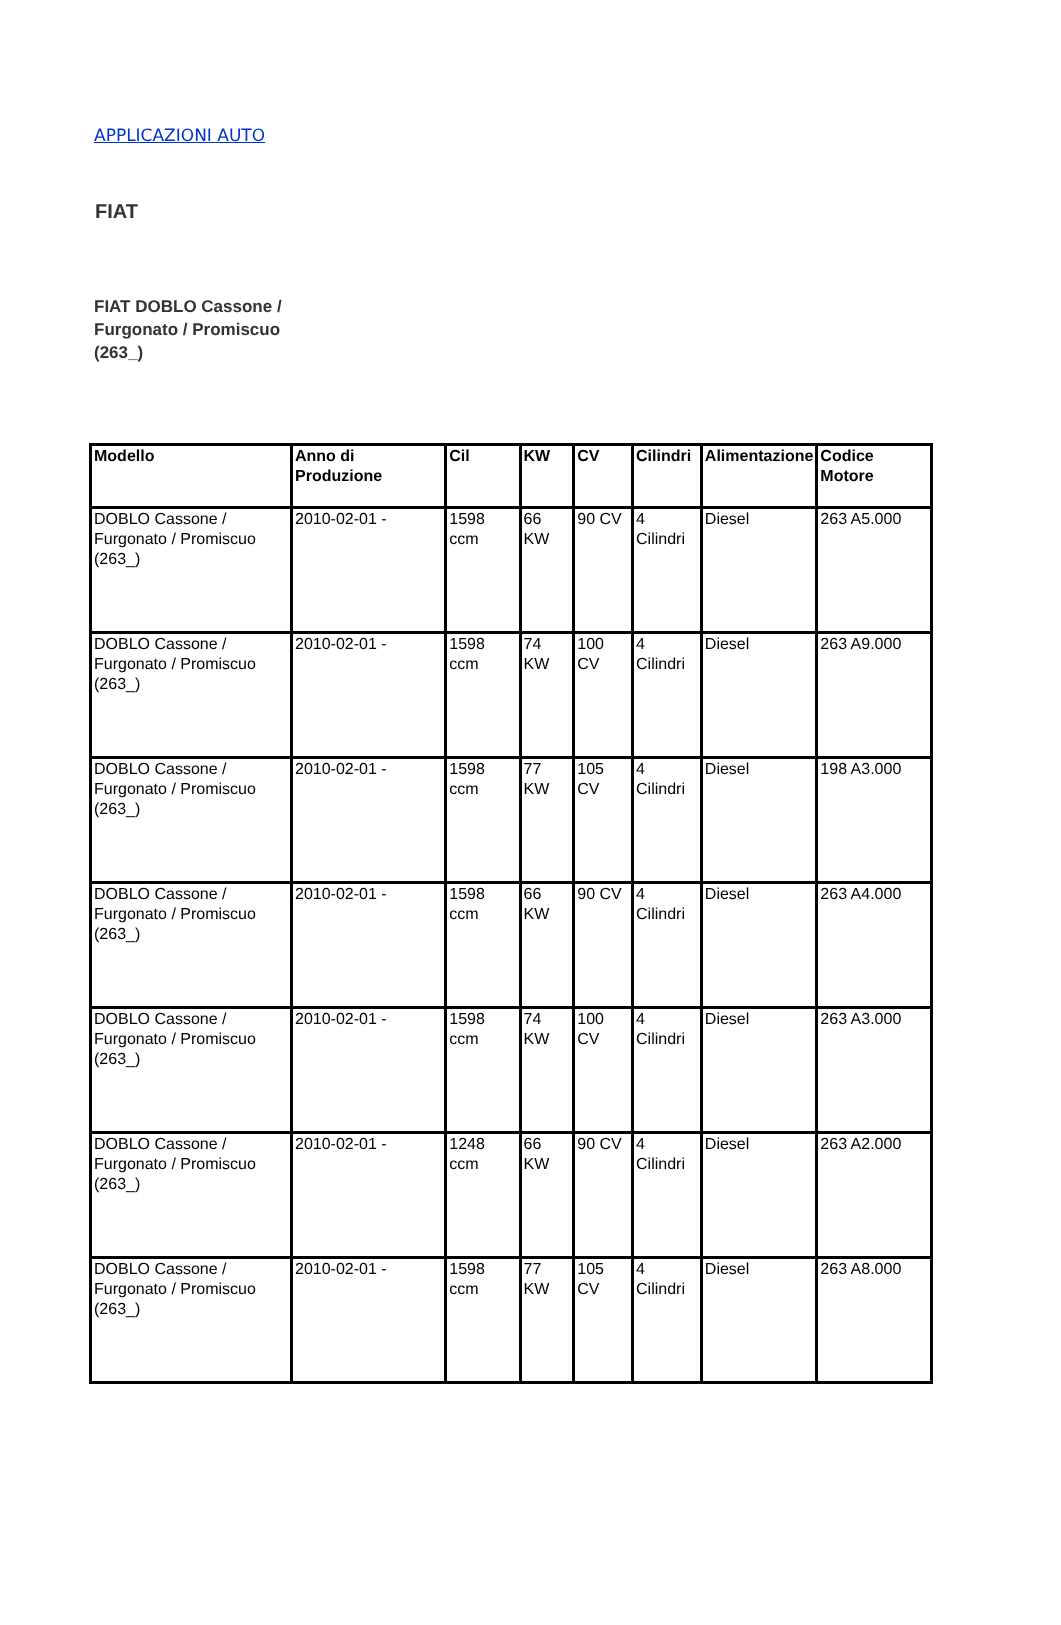APPLICAZIONI AUTO
FIAT
FIAT DOBLO Cassone / Furgonato / Promiscuo (263_)
| Modello | Anno di Produzione | Cil | KW | CV | Cilindri | Alimentazione | Codice Motore |
| --- | --- | --- | --- | --- | --- | --- | --- |
| DOBLO Cassone / Furgonato / Promiscuo (263_) | 2010-02-01 - | 1598 ccm | 66 KW | 90 CV | 4 Cilindri | Diesel | 263 A5.000 |
| DOBLO Cassone / Furgonato / Promiscuo (263_) | 2010-02-01 - | 1598 ccm | 74 KW | 100 CV | 4 Cilindri | Diesel | 263 A9.000 |
| DOBLO Cassone / Furgonato / Promiscuo (263_) | 2010-02-01 - | 1598 ccm | 77 KW | 105 CV | 4 Cilindri | Diesel | 198 A3.000 |
| DOBLO Cassone / Furgonato / Promiscuo (263_) | 2010-02-01 - | 1598 ccm | 66 KW | 90 CV | 4 Cilindri | Diesel | 263 A4.000 |
| DOBLO Cassone / Furgonato / Promiscuo (263_) | 2010-02-01 - | 1598 ccm | 74 KW | 100 CV | 4 Cilindri | Diesel | 263 A3.000 |
| DOBLO Cassone / Furgonato / Promiscuo (263_) | 2010-02-01 - | 1248 ccm | 66 KW | 90 CV | 4 Cilindri | Diesel | 263 A2.000 |
| DOBLO Cassone / Furgonato / Promiscuo (263_) | 2010-02-01 - | 1598 ccm | 77 KW | 105 CV | 4 Cilindri | Diesel | 263 A8.000 |